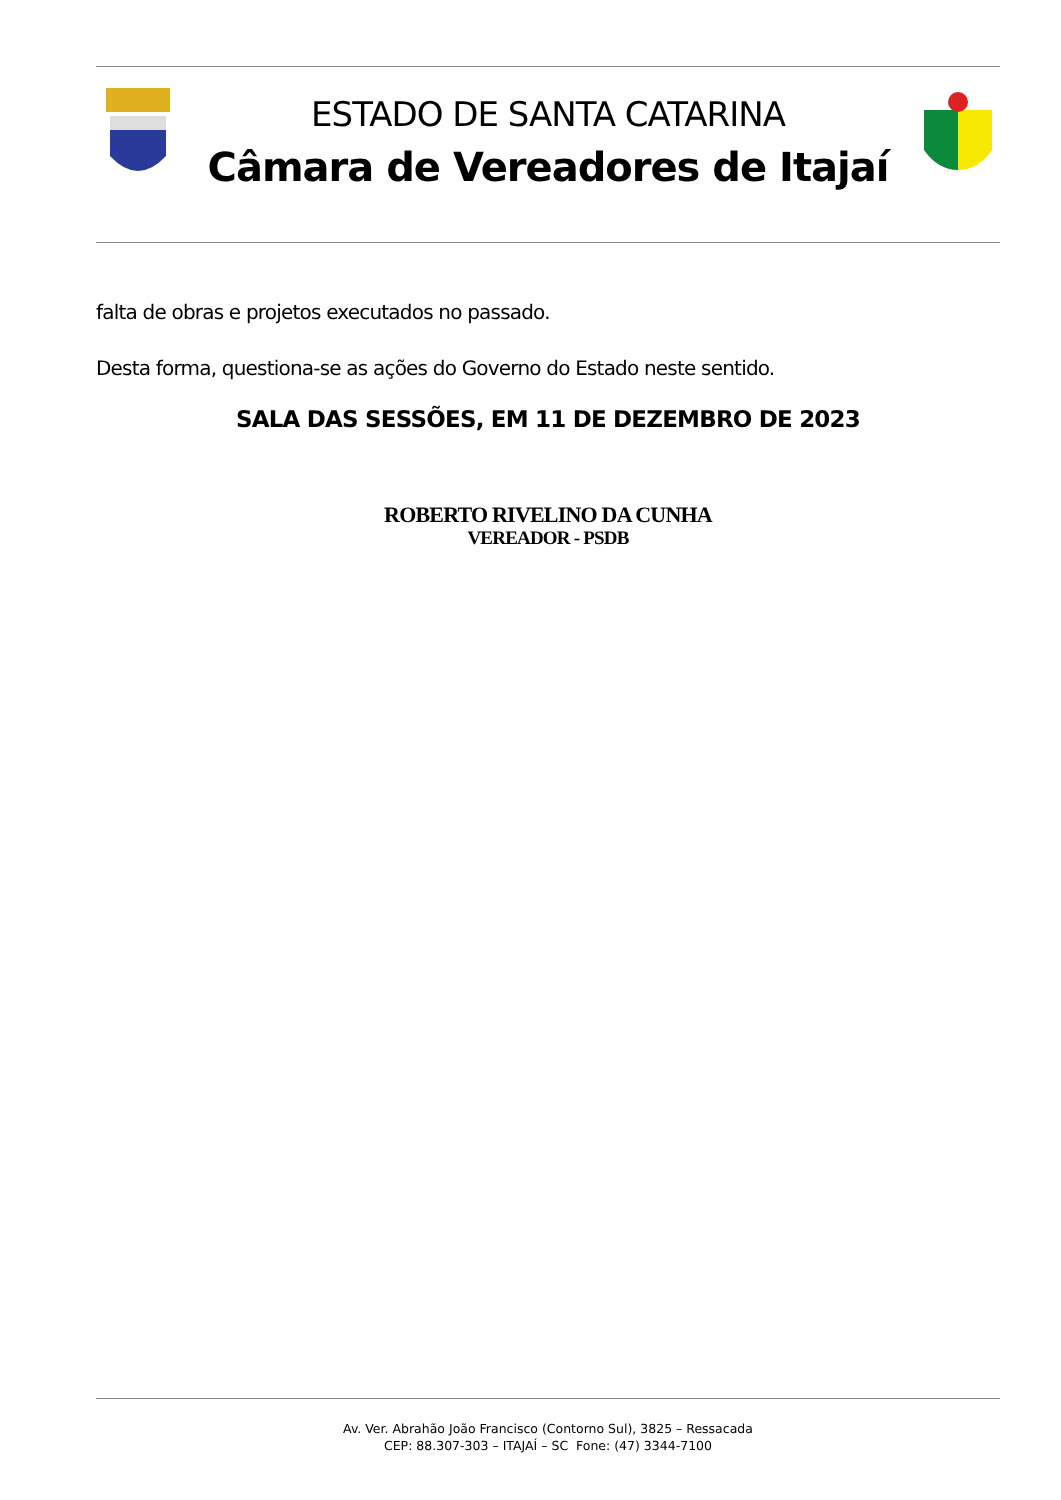ESTADO DE SANTA CATARINA
Câmara de Vereadores de Itajaí
falta de obras e projetos executados no passado.
Desta forma, questiona-se as ações do Governo do Estado neste sentido.
SALA DAS SESSÕES, EM 11 DE DEZEMBRO DE 2023
ROBERTO RIVELINO DA CUNHA
VEREADOR - PSDB
Av. Ver. Abrahão João Francisco (Contorno Sul), 3825 – Ressacada
CEP: 88.307-303 – ITAJAÍ – SC Fone: (47) 3344-7100